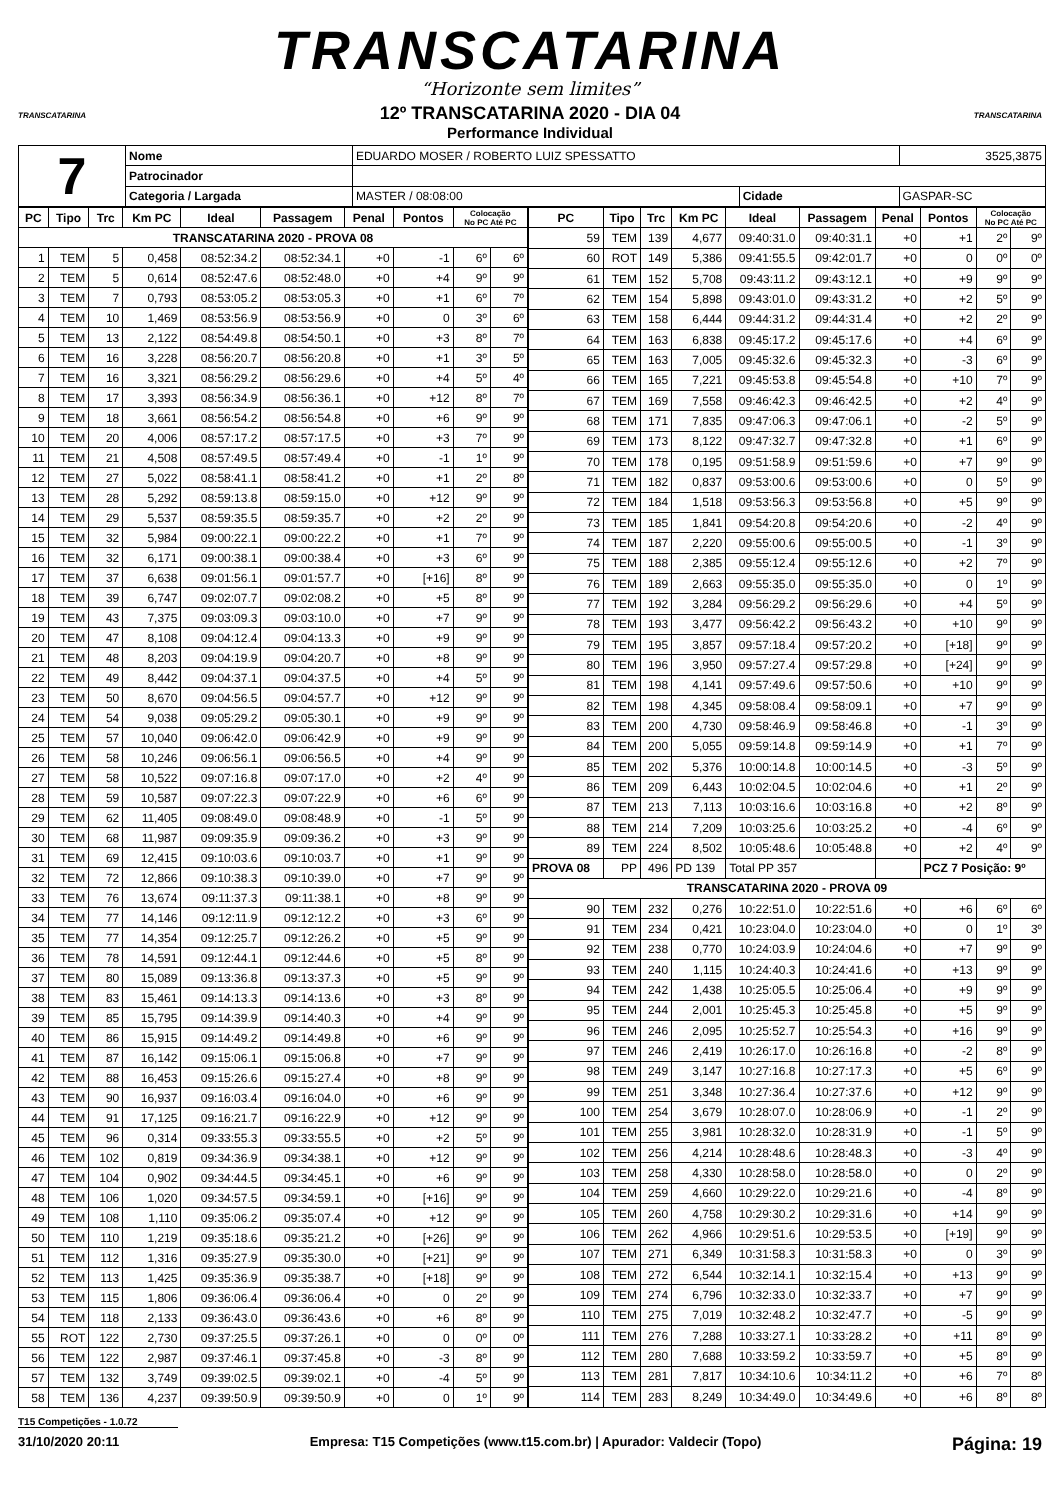TRANSCATARINA
“Horizonte sem limites”
12º TRANSCATARINA 2020 - DIA 04
Performance Individual
TRANSCATARINA TRANSCATARINA
| 7 | Nome | EDUARDO MOSER / ROBERTO LUIZ SPESSATTO | | | 3525,3875 |
| | Patrocinador | | | | |
| | Categoria / Largada | MASTER / 08:08:00 | Cidade | GASPAR-SC | |
| PC | Tipo | Trc | Km PC | Ideal | Passagem | Penal | Pontos | Colocação No PC Até PC | |
| --- | --- | --- | --- | --- | --- | --- | --- | --- | --- |
| TRANSCATARINA 2020 - PROVA 08 | | | | | | | | | |
| 1 | TEM | 5 | 0,458 | 08:52:34.2 | 08:52:34.1 | +0 | -1 | 6º | 6º |
| 2 | TEM | 5 | 0,614 | 08:52:47.6 | 08:52:48.0 | +0 | +4 | 9º | 9º |
| 3 | TEM | 7 | 0,793 | 08:53:05.2 | 08:53:05.3 | +0 | +1 | 6º | 7º |
| 4 | TEM | 10 | 1,469 | 08:53:56.9 | 08:53:56.9 | +0 | 0 | 3º | 6º |
| 5 | TEM | 13 | 2,122 | 08:54:49.8 | 08:54:50.1 | +0 | +3 | 8º | 7º |
| 6 | TEM | 16 | 3,228 | 08:56:20.7 | 08:56:20.8 | +0 | +1 | 3º | 5º |
| 7 | TEM | 16 | 3,321 | 08:56:29.2 | 08:56:29.6 | +0 | +4 | 5º | 4º |
| 8 | TEM | 17 | 3,393 | 08:56:34.9 | 08:56:36.1 | +0 | +12 | 8º | 7º |
| 9 | TEM | 18 | 3,661 | 08:56:54.2 | 08:56:54.8 | +0 | +6 | 9º | 9º |
| 10 | TEM | 20 | 4,006 | 08:57:17.2 | 08:57:17.5 | +0 | +3 | 7º | 9º |
| 11 | TEM | 21 | 4,508 | 08:57:49.5 | 08:57:49.4 | +0 | -1 | 1º | 9º |
| 12 | TEM | 27 | 5,022 | 08:58:41.1 | 08:58:41.2 | +0 | +1 | 2º | 8º |
| 13 | TEM | 28 | 5,292 | 08:59:13.8 | 08:59:15.0 | +0 | +12 | 9º | 9º |
| 14 | TEM | 29 | 5,537 | 08:59:35.5 | 08:59:35.7 | +0 | +2 | 2º | 9º |
| 15 | TEM | 32 | 5,984 | 09:00:22.1 | 09:00:22.2 | +0 | +1 | 7º | 9º |
| 16 | TEM | 32 | 6,171 | 09:00:38.1 | 09:00:38.4 | +0 | +3 | 6º | 9º |
| 17 | TEM | 37 | 6,638 | 09:01:56.1 | 09:01:57.7 | +0 | [+16] | 8º | 9º |
| 18 | TEM | 39 | 6,747 | 09:02:07.7 | 09:02:08.2 | +0 | +5 | 8º | 9º |
| 19 | TEM | 43 | 7,375 | 09:03:09.3 | 09:03:10.0 | +0 | +7 | 9º | 9º |
| 20 | TEM | 47 | 8,108 | 09:04:12.4 | 09:04:13.3 | +0 | +9 | 9º | 9º |
| 21 | TEM | 48 | 8,203 | 09:04:19.9 | 09:04:20.7 | +0 | +8 | 9º | 9º |
| 22 | TEM | 49 | 8,442 | 09:04:37.1 | 09:04:37.5 | +0 | +4 | 5º | 9º |
| 23 | TEM | 50 | 8,670 | 09:04:56.5 | 09:04:57.7 | +0 | +12 | 9º | 9º |
| 24 | TEM | 54 | 9,038 | 09:05:29.2 | 09:05:30.1 | +0 | +9 | 9º | 9º |
| 25 | TEM | 57 | 10,040 | 09:06:42.0 | 09:06:42.9 | +0 | +9 | 9º | 9º |
| 26 | TEM | 58 | 10,246 | 09:06:56.1 | 09:06:56.5 | +0 | +4 | 9º | 9º |
| 27 | TEM | 58 | 10,522 | 09:07:16.8 | 09:07:17.0 | +0 | +2 | 4º | 9º |
| 28 | TEM | 59 | 10,587 | 09:07:22.3 | 09:07:22.9 | +0 | +6 | 6º | 9º |
| 29 | TEM | 62 | 11,405 | 09:08:49.0 | 09:08:48.9 | +0 | -1 | 5º | 9º |
| 30 | TEM | 68 | 11,987 | 09:09:35.9 | 09:09:36.2 | +0 | +3 | 9º | 9º |
| 31 | TEM | 69 | 12,415 | 09:10:03.6 | 09:10:03.7 | +0 | +1 | 9º | 9º |
| 32 | TEM | 72 | 12,866 | 09:10:38.3 | 09:10:39.0 | +0 | +7 | 9º | 9º |
| 33 | TEM | 76 | 13,674 | 09:11:37.3 | 09:11:38.1 | +0 | +8 | 9º | 9º |
| 34 | TEM | 77 | 14,146 | 09:12:11.9 | 09:12:12.2 | +0 | +3 | 6º | 9º |
| 35 | TEM | 77 | 14,354 | 09:12:25.7 | 09:12:26.2 | +0 | +5 | 9º | 9º |
| 36 | TEM | 78 | 14,591 | 09:12:44.1 | 09:12:44.6 | +0 | +5 | 8º | 9º |
| 37 | TEM | 80 | 15,089 | 09:13:36.8 | 09:13:37.3 | +0 | +5 | 9º | 9º |
| 38 | TEM | 83 | 15,461 | 09:14:13.3 | 09:14:13.6 | +0 | +3 | 8º | 9º |
| 39 | TEM | 85 | 15,795 | 09:14:39.9 | 09:14:40.3 | +0 | +4 | 9º | 9º |
| 40 | TEM | 86 | 15,915 | 09:14:49.2 | 09:14:49.8 | +0 | +6 | 9º | 9º |
| 41 | TEM | 87 | 16,142 | 09:15:06.1 | 09:15:06.8 | +0 | +7 | 9º | 9º |
| 42 | TEM | 88 | 16,453 | 09:15:26.6 | 09:15:27.4 | +0 | +8 | 9º | 9º |
| 43 | TEM | 90 | 16,937 | 09:16:03.4 | 09:16:04.0 | +0 | +6 | 9º | 9º |
| 44 | TEM | 91 | 17,125 | 09:16:21.7 | 09:16:22.9 | +0 | +12 | 9º | 9º |
| 45 | TEM | 96 | 0,314 | 09:33:55.3 | 09:33:55.5 | +0 | +2 | 5º | 9º |
| 46 | TEM | 102 | 0,819 | 09:34:36.9 | 09:34:38.1 | +0 | +12 | 9º | 9º |
| 47 | TEM | 104 | 0,902 | 09:34:44.5 | 09:34:45.1 | +0 | +6 | 9º | 9º |
| 48 | TEM | 106 | 1,020 | 09:34:57.5 | 09:34:59.1 | +0 | [+16] | 9º | 9º |
| 49 | TEM | 108 | 1,110 | 09:35:06.2 | 09:35:07.4 | +0 | +12 | 9º | 9º |
| 50 | TEM | 110 | 1,219 | 09:35:18.6 | 09:35:21.2 | +0 | [+26] | 9º | 9º |
| 51 | TEM | 112 | 1,316 | 09:35:27.9 | 09:35:30.0 | +0 | [+21] | 9º | 9º |
| 52 | TEM | 113 | 1,425 | 09:35:36.9 | 09:35:38.7 | +0 | [+18] | 9º | 9º |
| 53 | TEM | 115 | 1,806 | 09:36:06.4 | 09:36:06.4 | +0 | 0 | 2º | 9º |
| 54 | TEM | 118 | 2,133 | 09:36:43.0 | 09:36:43.6 | +0 | +6 | 8º | 9º |
| 55 | ROT | 122 | 2,730 | 09:37:25.5 | 09:37:26.1 | +0 | 0 | 0º | 0º |
| 56 | TEM | 122 | 2,987 | 09:37:46.1 | 09:37:45.8 | +0 | -3 | 8º | 9º |
| 57 | TEM | 132 | 3,749 | 09:39:02.5 | 09:39:02.1 | +0 | -4 | 5º | 9º |
| 58 | TEM | 136 | 4,237 | 09:39:50.9 | 09:39:50.9 | +0 | 0 | 1º | 9º |
| PC | Tipo | Trc | Km PC | Ideal | Passagem | Penal | Pontos | Colocação No PC Até PC | |
| --- | --- | --- | --- | --- | --- | --- | --- | --- | --- |
| 59 | TEM | 139 | 4,677 | 09:40:31.0 | 09:40:31.1 | +0 | +1 | 2º | 9º |
| 60 | ROT | 149 | 5,386 | 09:41:55.5 | 09:42:01.7 | +0 | 0 | 0º | 0º |
| 61 | TEM | 152 | 5,708 | 09:43:11.2 | 09:43:12.1 | +0 | +9 | 9º | 9º |
| 62 | TEM | 154 | 5,898 | 09:43:01.0 | 09:43:31.2 | +0 | +2 | 5º | 9º |
| 63 | TEM | 158 | 6,444 | 09:44:31.2 | 09:44:31.4 | +0 | +2 | 2º | 9º |
| 64 | TEM | 163 | 6,838 | 09:45:17.2 | 09:45:17.6 | +0 | +4 | 6º | 9º |
| 65 | TEM | 163 | 7,005 | 09:45:32.6 | 09:45:32.3 | +0 | -3 | 6º | 9º |
| 66 | TEM | 165 | 7,221 | 09:45:53.8 | 09:45:54.8 | +0 | +10 | 7º | 9º |
| 67 | TEM | 169 | 7,558 | 09:46:42.3 | 09:46:42.5 | +0 | +2 | 4º | 9º |
| 68 | TEM | 171 | 7,835 | 09:47:06.3 | 09:47:06.1 | +0 | -2 | 5º | 9º |
| 69 | TEM | 173 | 8,122 | 09:47:32.7 | 09:47:32.8 | +0 | +1 | 6º | 9º |
| 70 | TEM | 178 | 0,195 | 09:51:58.9 | 09:51:59.6 | +0 | +7 | 9º | 9º |
| 71 | TEM | 182 | 0,837 | 09:53:00.6 | 09:53:00.6 | +0 | 0 | 5º | 9º |
| 72 | TEM | 184 | 1,518 | 09:53:56.3 | 09:53:56.8 | +0 | +5 | 9º | 9º |
| 73 | TEM | 185 | 1,841 | 09:54:20.8 | 09:54:20.6 | +0 | -2 | 4º | 9º |
| 74 | TEM | 187 | 2,220 | 09:55:00.6 | 09:55:00.5 | +0 | -1 | 3º | 9º |
| 75 | TEM | 188 | 2,385 | 09:55:12.4 | 09:55:12.6 | +0 | +2 | 7º | 9º |
| 76 | TEM | 189 | 2,663 | 09:55:35.0 | 09:55:35.0 | +0 | 0 | 1º | 9º |
| 77 | TEM | 192 | 3,284 | 09:56:29.2 | 09:56:29.6 | +0 | +4 | 5º | 9º |
| 78 | TEM | 193 | 3,477 | 09:56:42.2 | 09:56:43.2 | +0 | +10 | 9º | 9º |
| 79 | TEM | 195 | 3,857 | 09:57:18.4 | 09:57:20.2 | +0 | [+18] | 9º | 9º |
| 80 | TEM | 196 | 3,950 | 09:57:27.4 | 09:57:29.8 | +0 | [+24] | 9º | 9º |
| 81 | TEM | 198 | 4,141 | 09:57:49.6 | 09:57:50.6 | +0 | +10 | 9º | 9º |
| 82 | TEM | 198 | 4,345 | 09:58:08.4 | 09:58:09.1 | +0 | +7 | 9º | 9º |
| 83 | TEM | 200 | 4,730 | 09:58:46.9 | 09:58:46.8 | +0 | -1 | 3º | 9º |
| 84 | TEM | 200 | 5,055 | 09:59:14.8 | 09:59:14.9 | +0 | +1 | 7º | 9º |
| 85 | TEM | 202 | 5,376 | 10:00:14.8 | 10:00:14.5 | +0 | -3 | 5º | 9º |
| 86 | TEM | 209 | 6,443 | 10:02:04.5 | 10:02:04.6 | +0 | +1 | 2º | 9º |
| 87 | TEM | 213 | 7,113 | 10:03:16.6 | 10:03:16.8 | +0 | +2 | 8º | 9º |
| 88 | TEM | 214 | 7,209 | 10:03:25.6 | 10:03:25.2 | +0 | -4 | 6º | 9º |
| 89 | TEM | 224 | 8,502 | 10:05:48.6 | 10:05:48.8 | +0 | +2 | 4º | 9º |
| PROVA 08 | PP | 496 | PD 139 | Total PP 357 | | | PCZ 7 Posição: 9º | | |
| TRANSCATARINA 2020 - PROVA 09 | | | | | | | | | |
| 90 | TEM | 232 | 0,276 | 10:22:51.0 | 10:22:51.6 | +0 | +6 | 6º | 6º |
| 91 | TEM | 234 | 0,421 | 10:23:04.0 | 10:23:04.0 | +0 | 0 | 1º | 3º |
| 92 | TEM | 238 | 0,770 | 10:24:03.9 | 10:24:04.6 | +0 | +7 | 9º | 9º |
| 93 | TEM | 240 | 1,115 | 10:24:40.3 | 10:24:41.6 | +0 | +13 | 9º | 9º |
| 94 | TEM | 242 | 1,438 | 10:25:05.5 | 10:25:06.4 | +0 | +9 | 9º | 9º |
| 95 | TEM | 244 | 2,001 | 10:25:45.3 | 10:25:45.8 | +0 | +5 | 9º | 9º |
| 96 | TEM | 246 | 2,095 | 10:25:52.7 | 10:25:54.3 | +0 | +16 | 9º | 9º |
| 97 | TEM | 246 | 2,419 | 10:26:17.0 | 10:26:16.8 | +0 | -2 | 8º | 9º |
| 98 | TEM | 249 | 3,147 | 10:27:16.8 | 10:27:17.3 | +0 | +5 | 6º | 9º |
| 99 | TEM | 251 | 3,348 | 10:27:36.4 | 10:27:37.6 | +0 | +12 | 9º | 9º |
| 100 | TEM | 254 | 3,679 | 10:28:07.0 | 10:28:06.9 | +0 | -1 | 2º | 9º |
| 101 | TEM | 255 | 3,981 | 10:28:32.0 | 10:28:31.9 | +0 | -1 | 5º | 9º |
| 102 | TEM | 256 | 4,214 | 10:28:48.6 | 10:28:48.3 | +0 | -3 | 4º | 9º |
| 103 | TEM | 258 | 4,330 | 10:28:58.0 | 10:28:58.0 | +0 | 0 | 2º | 9º |
| 104 | TEM | 259 | 4,660 | 10:29:22.0 | 10:29:21.6 | +0 | -4 | 8º | 9º |
| 105 | TEM | 260 | 4,758 | 10:29:30.2 | 10:29:31.6 | +0 | +14 | 9º | 9º |
| 106 | TEM | 262 | 4,966 | 10:29:51.6 | 10:29:53.5 | +0 | [+19] | 9º | 9º |
| 107 | TEM | 271 | 6,349 | 10:31:58.3 | 10:31:58.3 | +0 | 0 | 3º | 9º |
| 108 | TEM | 272 | 6,544 | 10:32:14.1 | 10:32:15.4 | +0 | +13 | 9º | 9º |
| 109 | TEM | 274 | 6,796 | 10:32:33.0 | 10:32:33.7 | +0 | +7 | 9º | 9º |
| 110 | TEM | 275 | 7,019 | 10:32:48.2 | 10:32:47.7 | +0 | -5 | 9º | 9º |
| 111 | TEM | 276 | 7,288 | 10:33:27.1 | 10:33:28.2 | +0 | +11 | 8º | 9º |
| 112 | TEM | 280 | 7,688 | 10:33:59.2 | 10:33:59.7 | +0 | +5 | 8º | 9º |
| 113 | TEM | 281 | 7,817 | 10:34:10.6 | 10:34:11.2 | +0 | +6 | 7º | 8º |
| 114 | TEM | 283 | 8,249 | 10:34:49.0 | 10:34:49.6 | +0 | +6 | 8º | 8º |
T15 Competições - 1.0.72
31/10/2020 20:11 Empresa: T15 Competições (www.t15.com.br) | Apurador: Valdecir (Topo) Página: 19